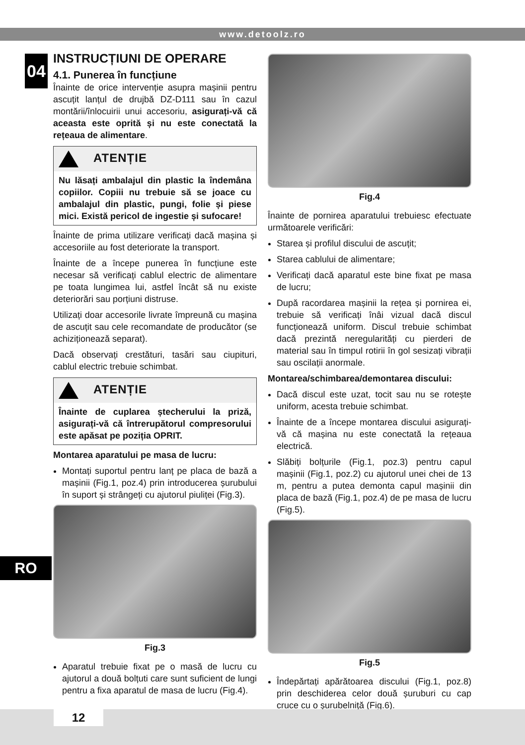www.detoolz.ro
04
RO
INSTRUCȚIUNI DE OPERARE
4.1. Punerea în funcțiune
Înainte de orice intervenție asupra mașinii pentru ascuțit lanțul de drujbă DZ-D111 sau în cazul montării/înlocuirii unui accesoriu, asigurați-vă că aceasta este oprită și nu este conectată la rețeaua de alimentare.
ATENȚIE
Nu lăsați ambalajul din plastic la îndemâna copiilor. Copiii nu trebuie să se joace cu ambalajul din plastic, pungi, folie și piese mici. Există pericol de ingestie și sufocare!
Înainte de prima utilizare verificați dacă mașina și accesoriile au fost deteriorate la transport.
Înainte de a începe punerea în funcțiune este necesar să verificați cablul electric de alimentare pe toata lungimea lui, astfel încât să nu existe deteriorări sau porțiuni distruse.
Utilizați doar accesorile livrate împreună cu mașina de ascuțit sau cele recomandate de producător (se achiziționează separat).
Dacă observați crestături, tasări sau ciupituri, cablul electric trebuie schimbat.
ATENȚIE
Înainte de cuplarea ștecherului la priză, asigurați-vă că întrerupătorul compresorului este apăsat pe poziția OPRIT.
Montarea aparatului pe masa de lucru:
Montați suportul pentru lanț pe placa de bază a mașinii (Fig.1, poz.4) prin introducerea șurubului în suport și strângeți cu ajutorul piuliței (Fig.3).
Fig.3
Aparatul trebuie fixat pe o masă de lucru cu ajutorul a două bolțuti care sunt suficient de lungi pentru a fixa aparatul de masa de lucru (Fig.4).
Fig.4
Înainte de pornirea aparatului trebuiesc efectuate următoarele verificări:
Starea și profilul discului de ascuțit;
Starea cablului de alimentare;
Verificați dacă aparatul este bine fixat pe masa de lucru;
După racordarea mașinii la rețea și pornirea ei, trebuie să verificați înâi vizual dacă discul funcționează uniform. Discul trebuie schimbat dacă prezintă neregularități cu pierderi de material sau în timpul rotirii în gol sesizați vibrații sau oscilații anormale.
Montarea/schimbarea/demontarea discului:
Dacă discul este uzat, tocit sau nu se rotește uniform, acesta trebuie schimbat.
Înainte de a începe montarea discului asigurați-vă că mașina nu este conectată la rețeaua electrică.
Slăbiți bolțurile (Fig.1, poz.3) pentru capul mașinii (Fig.1, poz.2) cu ajutorul unei chei de 13 m, pentru a putea demonta capul mașinii din placa de bază (Fig.1, poz.4) de pe masa de lucru (Fig.5).
Fig.5
Îndepărtați apărătoarea discului (Fig.1, poz.8) prin deschiderea celor două șuruburi cu cap cruce cu o șurubelniță (Fig.6).
12